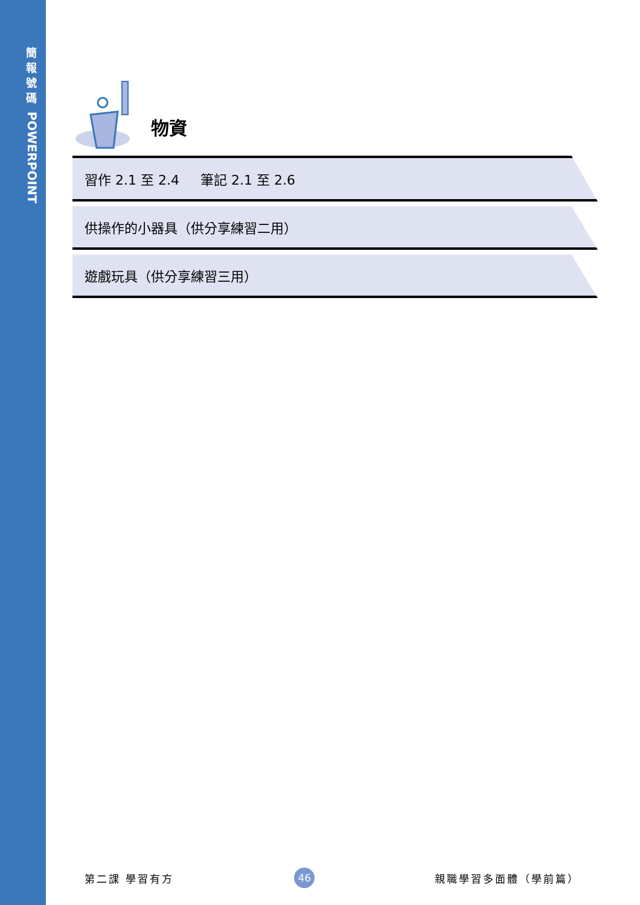簡
報
號
碼
POWERPOINT
物資
習作 2.1 至 2.4 筆記 2.1 至 2.6
供操作的小器具（供分享練習二用）
遊戲玩具（供分享練習三用）
第二課 學習有方 46 親職學習多面體（學前篇）